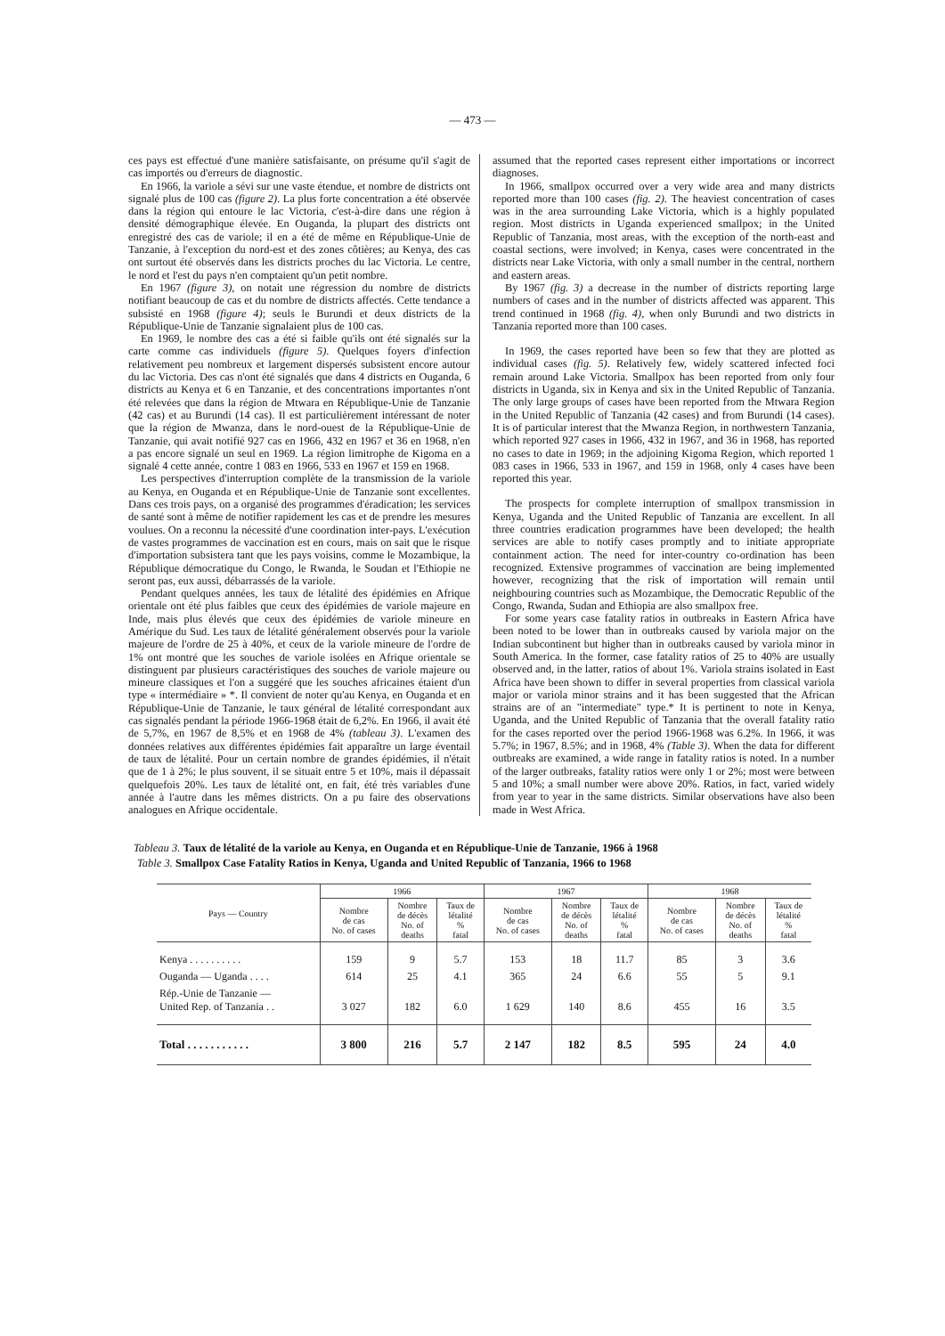— 473 —
ces pays est effectué d'une manière satisfaisante, on présume qu'il s'agit de cas importés ou d'erreurs de diagnostic.
En 1966, la variole a sévi sur une vaste étendue, et nombre de districts ont signalé plus de 100 cas (figure 2). La plus forte concentration a été observée dans la région qui entoure le lac Victoria, c'est-à-dire dans une région à densité démographique élevée. En Ouganda, la plupart des districts ont enregistré des cas de variole; il en a été de même en République-Unie de Tanzanie, à l'exception du nord-est et des zones côtières; au Kenya, des cas ont surtout été observés dans les districts proches du lac Victoria. Le centre, le nord et l'est du pays n'en comptaient qu'un petit nombre.
En 1967 (figure 3), on notait une régression du nombre de districts notifiant beaucoup de cas et du nombre de districts affectés. Cette tendance a subsisté en 1968 (figure 4); seuls le Burundi et deux districts de la République-Unie de Tanzanie signalaient plus de 100 cas.
En 1969, le nombre des cas a été si faible qu'ils ont été signalés sur la carte comme cas individuels (figure 5). Quelques foyers d'infection relativement peu nombreux et largement dispersés subsistent encore autour du lac Victoria. Des cas n'ont été signalés que dans 4 districts en Ouganda, 6 districts au Kenya et 6 en Tanzanie, et des concentrations importantes n'ont été relevées que dans la région de Mtwara en République-Unie de Tanzanie (42 cas) et au Burundi (14 cas). Il est particulièrement intéressant de noter que la région de Mwanza, dans le nord-ouest de la République-Unie de Tanzanie, qui avait notifié 927 cas en 1966, 432 en 1967 et 36 en 1968, n'en a pas encore signalé un seul en 1969. La région limitrophe de Kigoma en a signalé 4 cette année, contre 1 083 en 1966, 533 en 1967 et 159 en 1968.
Les perspectives d'interruption complète de la transmission de la variole au Kenya, en Ouganda et en République-Unie de Tanzanie sont excellentes. Dans ces trois pays, on a organisé des programmes d'éradication; les services de santé sont à même de notifier rapidement les cas et de prendre les mesures voulues. On a reconnu la nécessité d'une coordination inter-pays. L'exécution de vastes programmes de vaccination est en cours, mais on sait que le risque d'importation subsistera tant que les pays voisins, comme le Mozambique, la République démocratique du Congo, le Rwanda, le Soudan et l'Ethiopie ne seront pas, eux aussi, débarrassés de la variole.
Pendant quelques années, les taux de létalité des épidémies en Afrique orientale ont été plus faibles que ceux des épidémies de variole majeure en Inde, mais plus élevés que ceux des épidémies de variole mineure en Amérique du Sud. Les taux de létalité généralement observés pour la variole majeure de l'ordre de 25 à 40%, et ceux de la variole mineure de l'ordre de 1% ont montré que les souches de variole isolées en Afrique orientale se distinguent par plusieurs caractéristiques des souches de variole majeure ou mineure classiques et l'on a suggéré que les souches africaines étaient d'un type « intermédiaire » *. Il convient de noter qu'au Kenya, en Ouganda et en République-Unie de Tanzanie, le taux général de létalité correspondant aux cas signalés pendant la période 1966-1968 était de 6,2%. En 1966, il avait été de 5,7%, en 1967 de 8,5% et en 1968 de 4% (tableau 3). L'examen des données relatives aux différentes épidémies fait apparaître un large éventail de taux de létalité. Pour un certain nombre de grandes épidémies, il n'était que de 1 à 2%; le plus souvent, il se situait entre 5 et 10%, mais il dépassait quelquefois 20%. Les taux de létalité ont, en fait, été très variables d'une année à l'autre dans les mêmes districts. On a pu faire des observations analogues en Afrique occidentale.
assumed that the reported cases represent either importations or incorrect diagnoses.
In 1966, smallpox occurred over a very wide area and many districts reported more than 100 cases (fig. 2). The heaviest concentration of cases was in the area surrounding Lake Victoria, which is a highly populated region. Most districts in Uganda experienced smallpox; in the United Republic of Tanzania, most areas, with the exception of the north-east and coastal sections, were involved; in Kenya, cases were concentrated in the districts near Lake Victoria, with only a small number in the central, northern and eastern areas.
By 1967 (fig. 3) a decrease in the number of districts reporting large numbers of cases and in the number of districts affected was apparent. This trend continued in 1968 (fig. 4), when only Burundi and two districts in Tanzania reported more than 100 cases.
In 1969, the cases reported have been so few that they are plotted as individual cases (fig. 5). Relatively few, widely scattered infected foci remain around Lake Victoria. Smallpox has been reported from only four districts in Uganda, six in Kenya and six in the United Republic of Tanzania. The only large groups of cases have been reported from the Mtwara Region in the United Republic of Tanzania (42 cases) and from Burundi (14 cases). It is of particular interest that the Mwanza Region, in northwestern Tanzania, which reported 927 cases in 1966, 432 in 1967, and 36 in 1968, has reported no cases to date in 1969; in the adjoining Kigoma Region, which reported 1 083 cases in 1966, 533 in 1967, and 159 in 1968, only 4 cases have been reported this year.
The prospects for complete interruption of smallpox transmission in Kenya, Uganda and the United Republic of Tanzania are excellent. In all three countries eradication programmes have been developed; the health services are able to notify cases promptly and to initiate appropriate containment action. The need for inter-country co-ordination has been recognized. Extensive programmes of vaccination are being implemented however, recognizing that the risk of importation will remain until neighbouring countries such as Mozambique, the Democratic Republic of the Congo, Rwanda, Sudan and Ethiopia are also smallpox free.
For some years case fatality ratios in outbreaks in Eastern Africa have been noted to be lower than in outbreaks caused by variola major on the Indian subcontinent but higher than in outbreaks caused by variola minor in South America. In the former, case fatality ratios of 25 to 40% are usually observed and, in the latter, ratios of about 1%. Variola strains isolated in East Africa have been shown to differ in several properties from classical variola major or variola minor strains and it has been suggested that the African strains are of an "intermediate" type.* It is pertinent to note in Kenya, Uganda, and the United Republic of Tanzania that the overall fatality ratio for the cases reported over the period 1966-1968 was 6.2%. In 1966, it was 5.7%; in 1967, 8.5%; and in 1968, 4% (Table 3). When the data for different outbreaks are examined, a wide range in fatality ratios is noted. In a number of the larger outbreaks, fatality ratios were only 1 or 2%; most were between 5 and 10%; a small number were above 20%. Ratios, in fact, varied widely from year to year in the same districts. Similar observations have also been made in West Africa.
Tableau 3. Taux de létalité de la variole au Kenya, en Ouganda et en République-Unie de Tanzanie, 1966 à 1968
Table 3. Smallpox Case Fatality Ratios in Kenya, Uganda and United Republic of Tanzania, 1966 to 1968
| Pays — Country | 1966 | | | 1967 | | | 1968 | | |
| --- | --- | --- | --- | --- | --- | --- | --- | --- | --- |
| | Nombre de cas No. of cases | Nombre de décès No. of deaths | Taux de létalité % fatal | Nombre de cas No. of cases | Nombre de décès No. of deaths | Taux de létalité % fatal | Nombre de cas No. of cases | Nombre de décès No. of deaths | Taux de létalité % fatal |
| Kenya . . . . . . . . . . | 159 | 9 | 5.7 | 153 | 18 | 11.7 | 85 | 3 | 3.6 |
| Ouganda — Uganda . . . . | 614 | 25 | 4.1 | 365 | 24 | 6.6 | 55 | 5 | 9.1 |
| Rép.-Unie de Tanzanie — United Rep. of Tanzania . . | 3 027 | 182 | 6.0 | 1 629 | 140 | 8.6 | 455 | 16 | 3.5 |
| Total . . . . . . . . . . . | 3 800 | 216 | 5.7 | 2 147 | 182 | 8.5 | 595 | 24 | 4.0 |